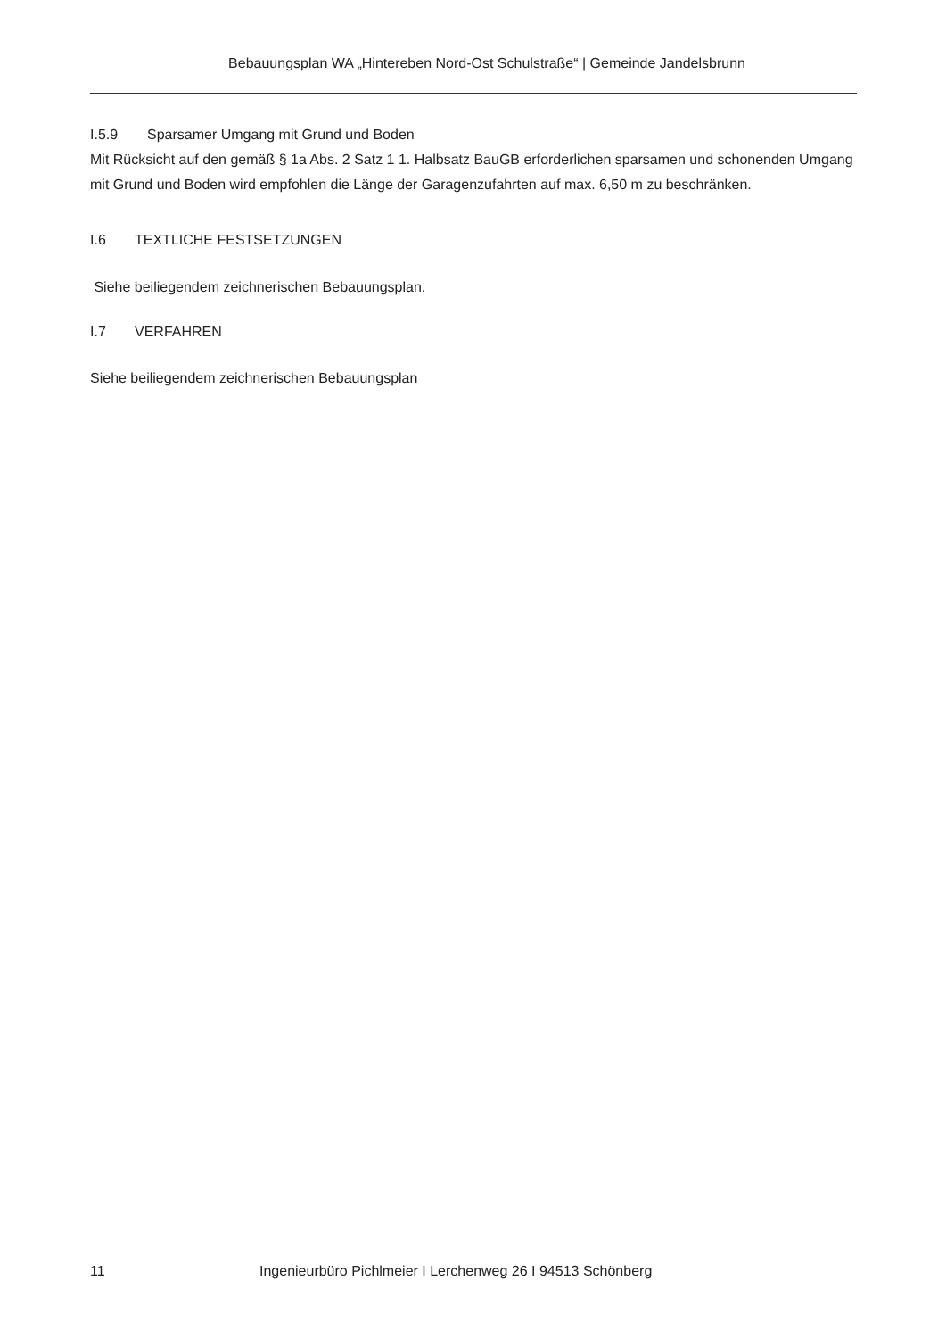Bebauungsplan WA „Hintereben Nord-Ost Schulstraße“ | Gemeinde Jandelsbrunn
I.5.9 Sparsamer Umgang mit Grund und Boden
Mit Rücksicht auf den gemäß § 1a Abs. 2 Satz 1 1. Halbsatz BauGB erforderlichen sparsamen und schonenden Umgang mit Grund und Boden wird empfohlen die Länge der Garagenzufahrten auf max. 6,50 m zu beschränken.
I.6 TEXTLICHE FESTSETZUNGEN
Siehe beiliegendem zeichnerischen Bebauungsplan.
I.7 VERFAHREN
Siehe beiliegendem zeichnerischen Bebauungsplan
11 Ingenieurbüro Pichlmeier I Lerchenweg 26 I 94513 Schönberg